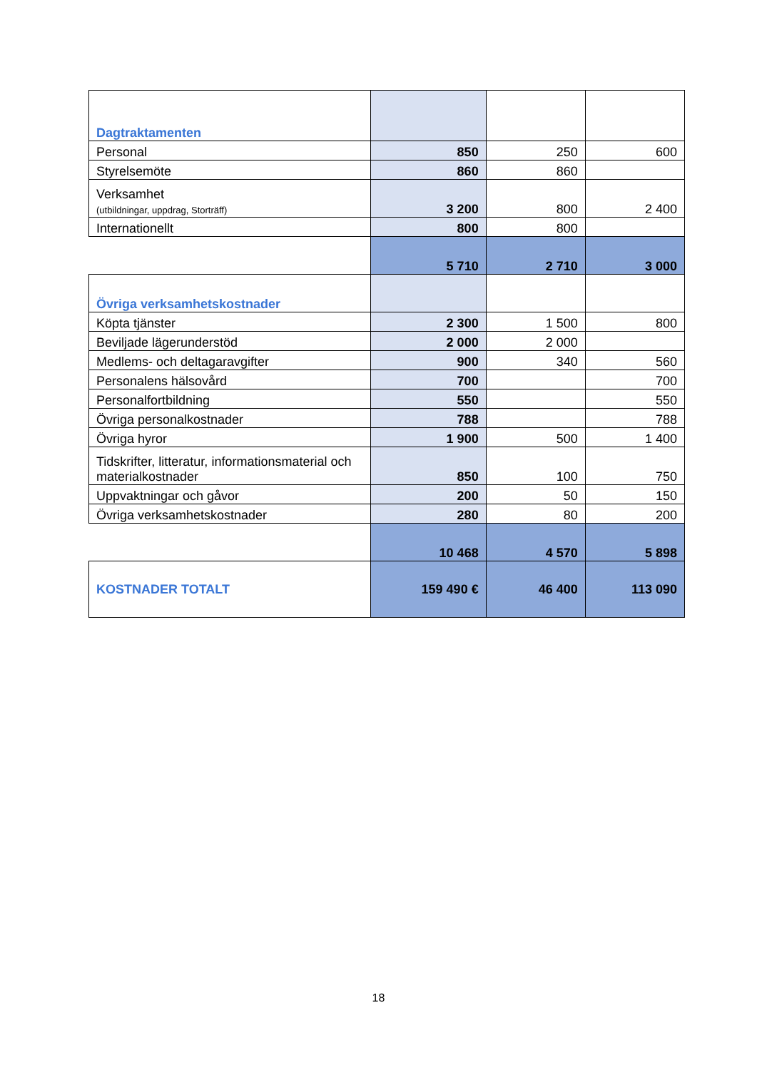| Dagtraktamenten | | | |
| Personal | 850 | 250 | 600 |
| Styrelsemöte | 860 | 860 | |
| Verksamhet (utbildningar, uppdrag, Storträff) | 3 200 | 800 | 2 400 |
| Internationellt | 800 | 800 | |
| | 5 710 | 2 710 | 3 000 |
| Övriga verksamhetskostnader | | | |
| Köpta tjänster | 2 300 | 1 500 | 800 |
| Beviljade lägerunderstöd | 2 000 | 2 000 | |
| Medlems- och deltagaravgifter | 900 | 340 | 560 |
| Personalens hälsovård | 700 | | 700 |
| Personalfortbildning | 550 | | 550 |
| Övriga personalkostnader | 788 | | 788 |
| Övriga hyror | 1 900 | 500 | 1 400 |
| Tidskrifter, litteratur, informationsmaterial och materialkostnader | 850 | 100 | 750 |
| Uppvaktningar och gåvor | 200 | 50 | 150 |
| Övriga verksamhetskostnader | 280 | 80 | 200 |
| | 10 468 | 4 570 | 5 898 |
| KOSTNADER TOTALT | 159 490 € | 46 400 | 113 090 |
18